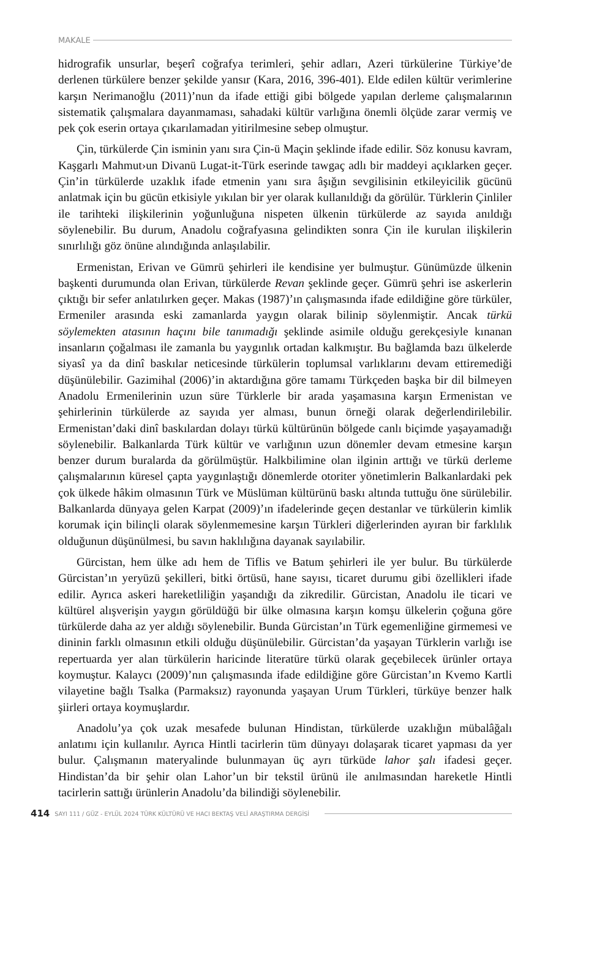MAKALE
hidrografik unsurlar, beşerî coğrafya terimleri, şehir adları, Azeri türkülerine Türkiye’de derlenen türkülere benzer şekilde yansır (Kara, 2016, 396-401). Elde edilen kültür verimlerine karşın Nerimanoğlu (2011)’nun da ifade ettiği gibi bölgede yapılan derleme çalışmalarının sistematik çalışmalara dayanmaması, sahadaki kültür varlığına önemli ölçüde zarar vermiş ve pek çok eserin ortaya çıkarılamadan yitirilmesine sebep olmuştur.
Çin, türkülerde Çin isminin yanı sıra Çin-ü Maçin şeklinde ifade edilir. Söz konusu kavram, Kaşgarlı Mahmut›un Divanü Lugat-it-Türk eserinde tawgaç adlı bir maddeyi açıklarken geçer. Çin’in türkülerde uzaklık ifade etmenin yanı sıra âşığın sevgilisinin etkileyicilik gücünü anlatmak için bu gücün etkisiyle yıkılan bir yer olarak kullanıldığı da görülür. Türklerin Çinliler ile tarihteki ilişkilerinin yoğunluğuna nispeten ülkenin türkülerde az sayıda anıldığı söylenebilir. Bu durum, Anadolu coğrafyasına gelindikten sonra Çin ile kurulan ilişkilerin sınırlılığı göz önüne alındığında anlaşılabilir.
Ermenistan, Erivan ve Gümrü şehirleri ile kendisine yer bulmuştur. Günümüzde ülkenin başkenti durumunda olan Erivan, türkülerde Revan şeklinde geçer. Gümrü şehri ise askerlerin çıktığı bir sefer anlatılırken geçer. Makas (1987)’ın çalışmasında ifade edildiğine göre türküler, Ermeniler arasında eski zamanlarda yaygın olarak bilinip söylenmiştir. Ancak türkü söylemekten atasının haçını bile tanımadığı şeklinde asimile olduğu gerekçesiyle kınanan insanların çoğalması ile zamanla bu yaygınlık ortadan kalkmıştır. Bu bağlamda bazı ülkelerde siyasî ya da dinî baskılar neticesinde türkülerin toplumsal varlıklarını devam ettiremediği düşünülebilir. Gazimihal (2006)’in aktardığına göre tamamı Türkçeden başka bir dil bilmeyen Anadolu Ermenilerinin uzun süre Türklerle bir arada yaşamasına karşın Ermenistan ve şehirlerinin türkülerde az sayıda yer alması, bunun örneği olarak değerlendirilebilir. Ermenistan’daki dinî baskılardan dolayı türkü kültürünün bölgede canlı biçimde yaşayamadığı söylenebilir. Balkanlarda Türk kültür ve varlığının uzun dönemler devam etmesine karşın benzer durum buralarda da görülmüştür. Halkbilimine olan ilginin arttığı ve türkü derleme çalışmalarının küresel çapta yaygınlaştığı dönemlerde otoriter yönetimlerin Balkanlardaki pek çok ülkede hâkim olmasının Türk ve Müslüman kültürünü baskı altında tuttuğu öne sürülebilir. Balkanlarda dünyaya gelen Karpat (2009)’ın ifadelerinde geçen destanlar ve türkülerin kimlik korumak için bilinçli olarak söylenmemesine karşın Türkleri diğerlerinden ayıran bir farklılık olduğunun düşünülmesi, bu savın haklılığına dayanak sayılabilir.
Gürcistan, hem ülke adı hem de Tiflis ve Batum şehirleri ile yer bulur. Bu türkülerde Gürcistan’ın yeryüzü şekilleri, bitki örtüsü, hane sayısı, ticaret durumu gibi özellikleri ifade edilir. Ayrıca askeri hareketliliğin yaşandığı da zikredilir. Gürcistan, Anadolu ile ticari ve kültürel alışverişin yaygın görüldüğü bir ülke olmasına karşın komşu ülkelerin çoğuna göre türkülerde daha az yer aldığı söylenebilir. Bunda Gürcistan’ın Türk egemenliğine girmemesi ve dininin farklı olmasının etkili olduğu düşünülebilir. Gürcistan’da yaşayan Türklerin varlığı ise repertuarda yer alan türkülerin haricinde literatüre türkü olarak geçebilecek ürünler ortaya koymuştur. Kalaycı (2009)’nın çalışmasında ifade edildiğine göre Gürcistan’ın Kvemo Kartli vilayetine bağlı Tsalka (Parmaksız) rayonunda yaşayan Urum Türkleri, türküye benzer halk şiirleri ortaya koymuşlardır.
Anadolu’ya çok uzak mesafede bulunan Hindistan, türkülerde uzaklığın mübalâğalı anlatımı için kullanılır. Ayrıca Hintli tacirlerin tüm dünyayı dolaşarak ticaret yapması da yer bulur. Çalışmanın materyalinde bulunmayan üç ayrı türküde lahor şalı ifadesi geçer. Hindistan’da bir şehir olan Lahor’un bir tekstil ürünü ile anılmasından hareketle Hintli tacirlerin sattığı ürünlerin Anadolu’da bilindiği söylenebilir.
414 SAYI 111 / GÜZ - EYLÜL 2024 TÜRK KÜLTÜRÜ VE HACI BEKTAŞ VELÎ ARAŞTIRMA DERGİSİ